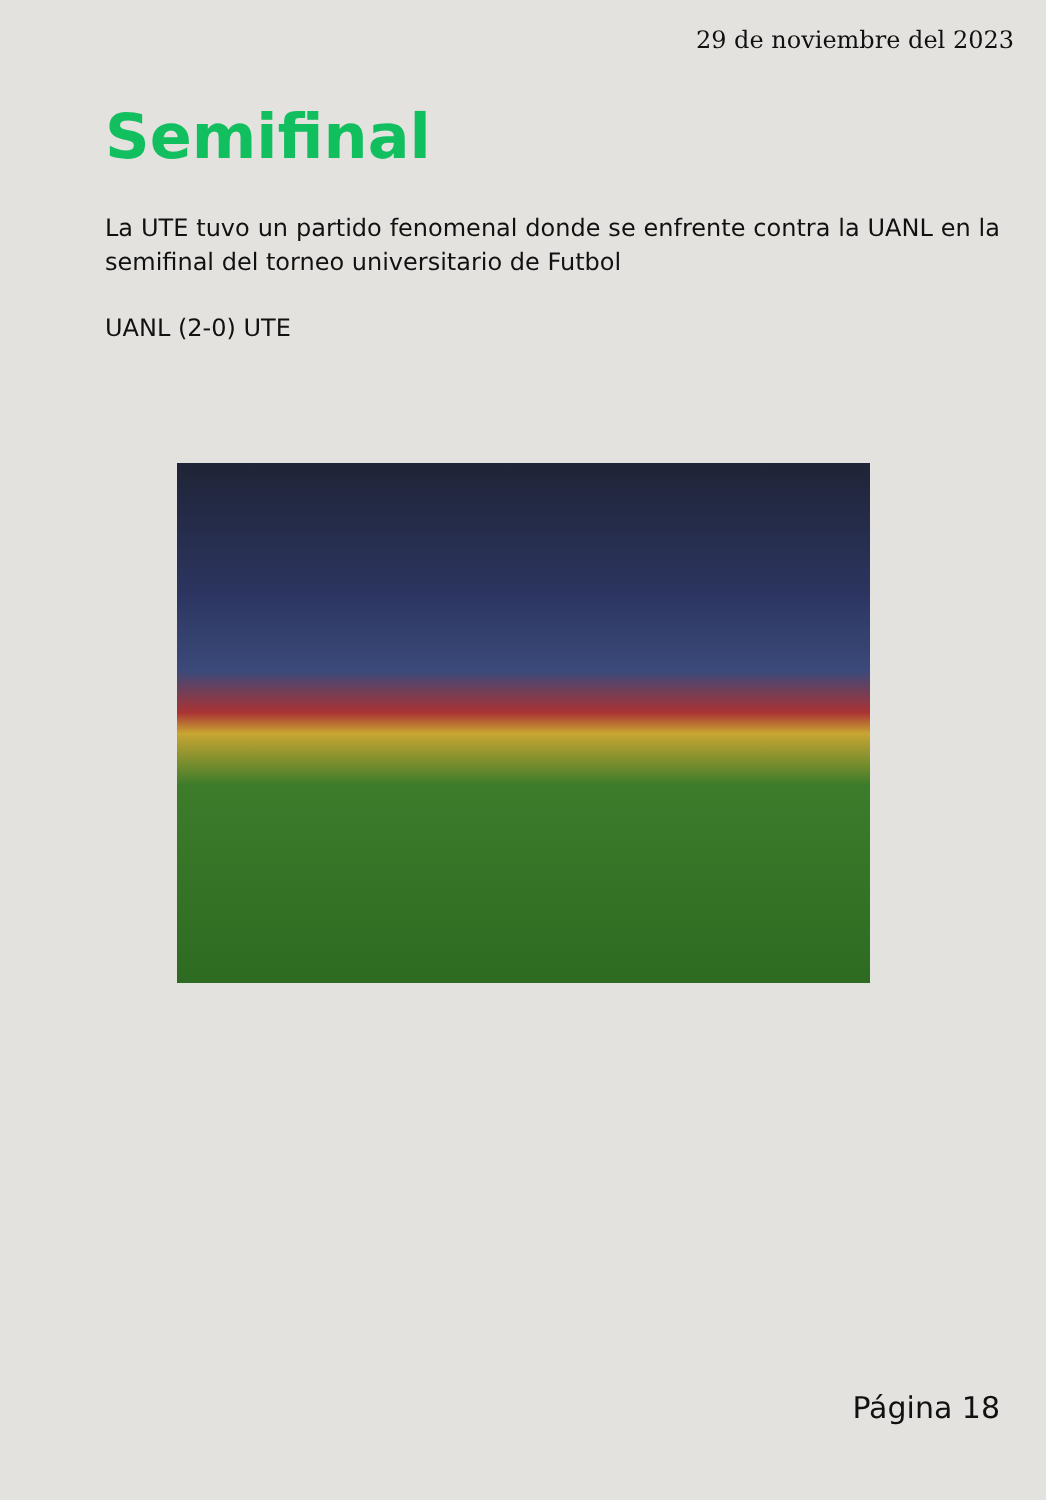29 de noviembre del 2023
Semifinal
La UTE tuvo un partido fenomenal donde se enfrente contra la UANL en la semifinal del torneo universitario de Futbol
UANL (2-0) UTE
Página 18